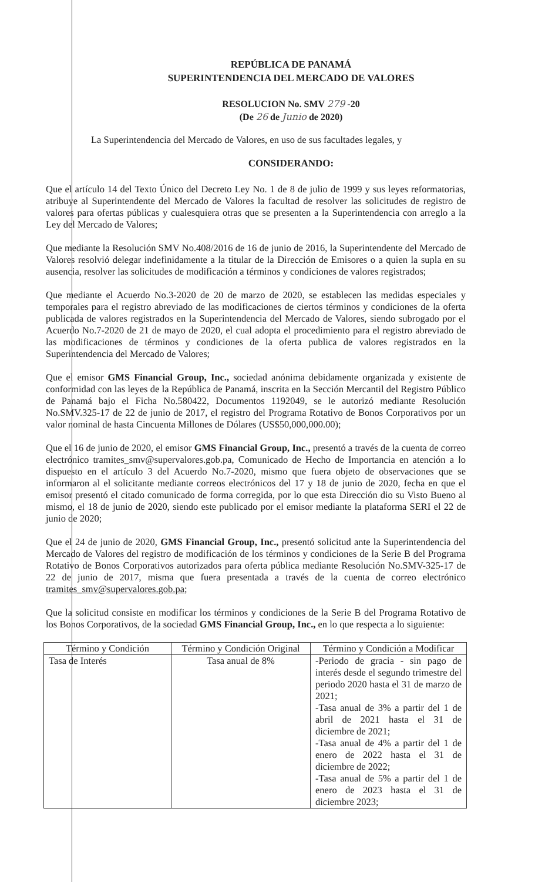REPÚBLICA DE PANAMÁ
SUPERINTENDENCIA DEL MERCADO DE VALORES
RESOLUCION No. SMV 279 -20
(De 26 de Junio de 2020)
La Superintendencia del Mercado de Valores, en uso de sus facultades legales, y
CONSIDERANDO:
Que el artículo 14 del Texto Único del Decreto Ley No. 1 de 8 de julio de 1999 y sus leyes reformatorias, atribuye al Superintendente del Mercado de Valores la facultad de resolver las solicitudes de registro de valores para ofertas públicas y cualesquiera otras que se presenten a la Superintendencia con arreglo a la Ley del Mercado de Valores;
Que mediante la Resolución SMV No.408/2016 de 16 de junio de 2016, la Superintendente del Mercado de Valores resolvió delegar indefinidamente a la titular de la Dirección de Emisores o a quien la supla en su ausencia, resolver las solicitudes de modificación a términos y condiciones de valores registrados;
Que mediante el Acuerdo No.3-2020 de 20 de marzo de 2020, se establecen las medidas especiales y temporales para el registro abreviado de las modificaciones de ciertos términos y condiciones de la oferta publicada de valores registrados en la Superintendencia del Mercado de Valores, siendo subrogado por el Acuerdo No.7-2020 de 21 de mayo de 2020, el cual adopta el procedimiento para el registro abreviado de las modificaciones de términos y condiciones de la oferta publica de valores registrados en la Superintendencia del Mercado de Valores;
Que el emisor GMS Financial Group, Inc., sociedad anónima debidamente organizada y existente de conformidad con las leyes de la República de Panamá, inscrita en la Sección Mercantil del Registro Público de Panamá bajo el Ficha No.580422, Documentos 1192049, se le autorizó mediante Resolución No.SMV.325-17 de 22 de junio de 2017, el registro del Programa Rotativo de Bonos Corporativos por un valor nominal de hasta Cincuenta Millones de Dólares (US$50,000,000.00);
Que el 16 de junio de 2020, el emisor GMS Financial Group, Inc., presentó a través de la cuenta de correo electrónico tramites_smv@supervalores.gob.pa, Comunicado de Hecho de Importancia en atención a lo dispuesto en el artículo 3 del Acuerdo No.7-2020, mismo que fuera objeto de observaciones que se informaron al el solicitante mediante correos electrónicos del 17 y 18 de junio de 2020, fecha en que el emisor presentó el citado comunicado de forma corregida, por lo que esta Dirección dio su Visto Bueno al mismo, el 18 de junio de 2020, siendo este publicado por el emisor mediante la plataforma SERI el 22 de junio de 2020;
Que el 24 de junio de 2020, GMS Financial Group, Inc., presentó solicitud ante la Superintendencia del Mercado de Valores del registro de modificación de los términos y condiciones de la Serie B del Programa Rotativo de Bonos Corporativos autorizados para oferta pública mediante Resolución No.SMV-325-17 de 22 de junio de 2017, misma que fuera presentada a través de la cuenta de correo electrónico tramites_smv@supervalores.gob.pa;
Que la solicitud consiste en modificar los términos y condiciones de la Serie B del Programa Rotativo de los Bonos Corporativos, de la sociedad GMS Financial Group, Inc., en lo que respecta a lo siguiente:
| Término y Condición | Término y Condición Original | Término y Condición a Modificar |
| --- | --- | --- |
| Tasa de Interés | Tasa anual de 8% | -Periodo de gracia - sin pago de interés desde el segundo trimestre del periodo 2020 hasta el 31 de marzo de 2021; -Tasa anual de 3% a partir del 1 de abril de 2021 hasta el 31 de diciembre de 2021; -Tasa anual de 4% a partir del 1 de enero de 2022 hasta el 31 de diciembre de 2022; -Tasa anual de 5% a partir del 1 de enero de 2023 hasta el 31 de diciembre 2023; |